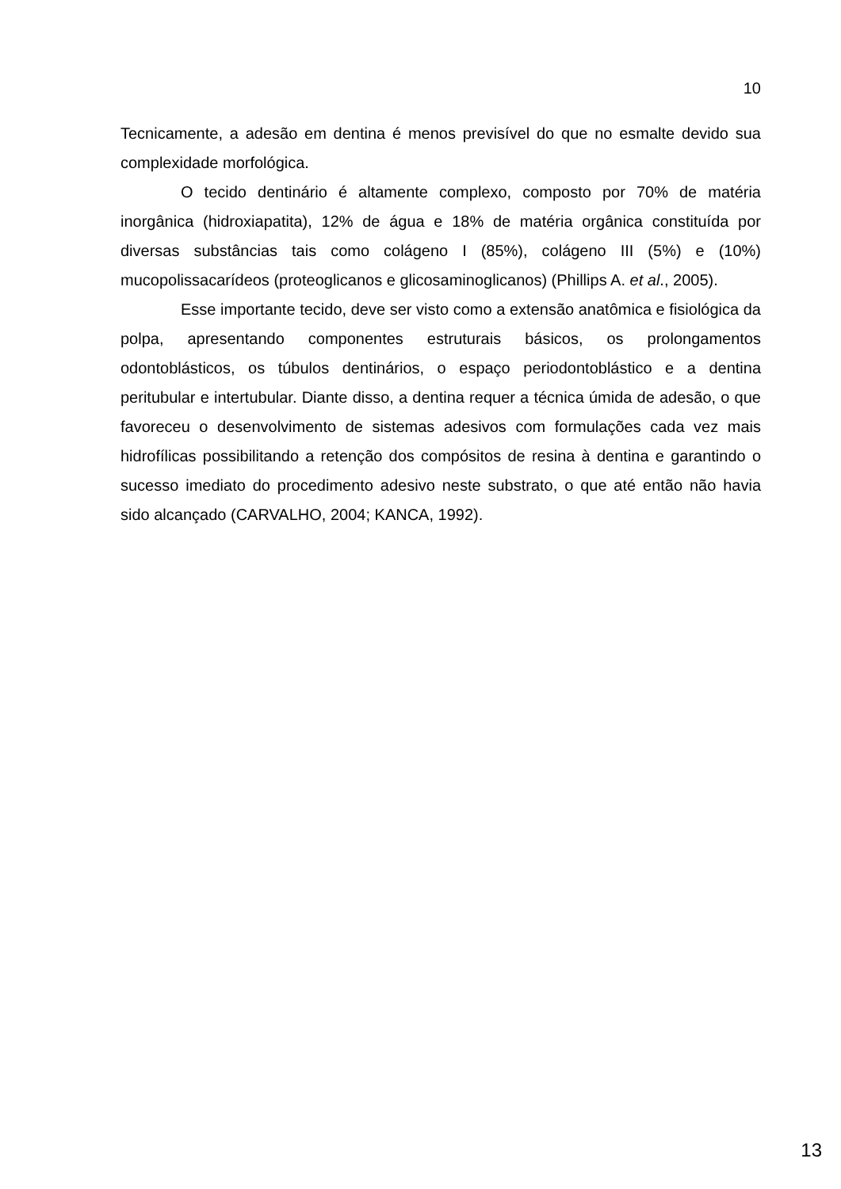10
Tecnicamente, a adesão em dentina é menos previsível do que no esmalte devido sua complexidade morfológica.
O tecido dentinário é altamente complexo, composto por 70% de matéria inorgânica (hidroxiapatita), 12% de água e 18% de matéria orgânica constituída por diversas substâncias tais como colágeno I (85%), colágeno III (5%) e (10%) mucopolissacarídeos (proteoglicanos e glicosaminoglicanos) (Phillips A. et al., 2005).
Esse importante tecido, deve ser visto como a extensão anatômica e fisiológica da polpa, apresentando componentes estruturais básicos, os prolongamentos odontoblásticos, os túbulos dentinários, o espaço periodontoblástico e a dentina peritubular e intertubular. Diante disso, a dentina requer a técnica úmida de adesão, o que favoreceu o desenvolvimento de sistemas adesivos com formulações cada vez mais hidrofílicas possibilitando a retenção dos compósitos de resina à dentina e garantindo o sucesso imediato do procedimento adesivo neste substrato, o que até então não havia sido alcançado (CARVALHO, 2004; KANCA, 1992).
13